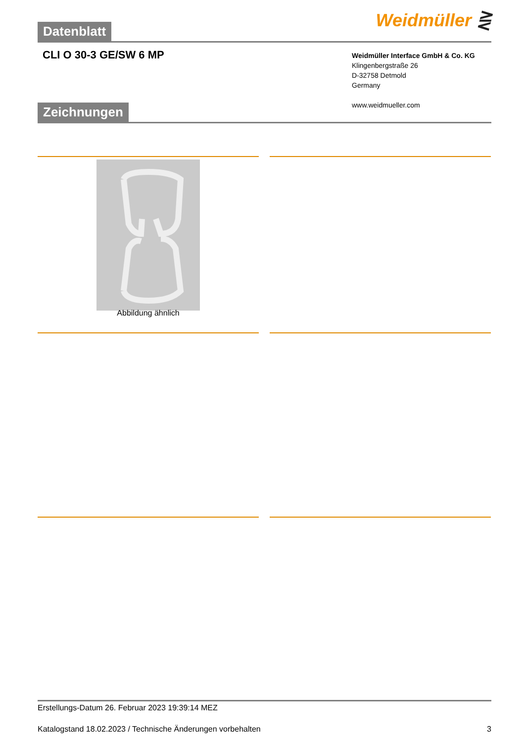Weidmüller ⋛
Datenblatt
CLI O 30-3 GE/SW 6 MP
Weidmüller Interface GmbH & Co. KG
Klingenbergstraße 26
D-32758 Detmold
Germany
www.weidmueller.com
Zeichnungen
Abbildung ähnlich
Erstellungs-Datum 26. Februar 2023 19:39:14 MEZ
Katalogstand 18.02.2023 / Technische Änderungen vorbehalten 3